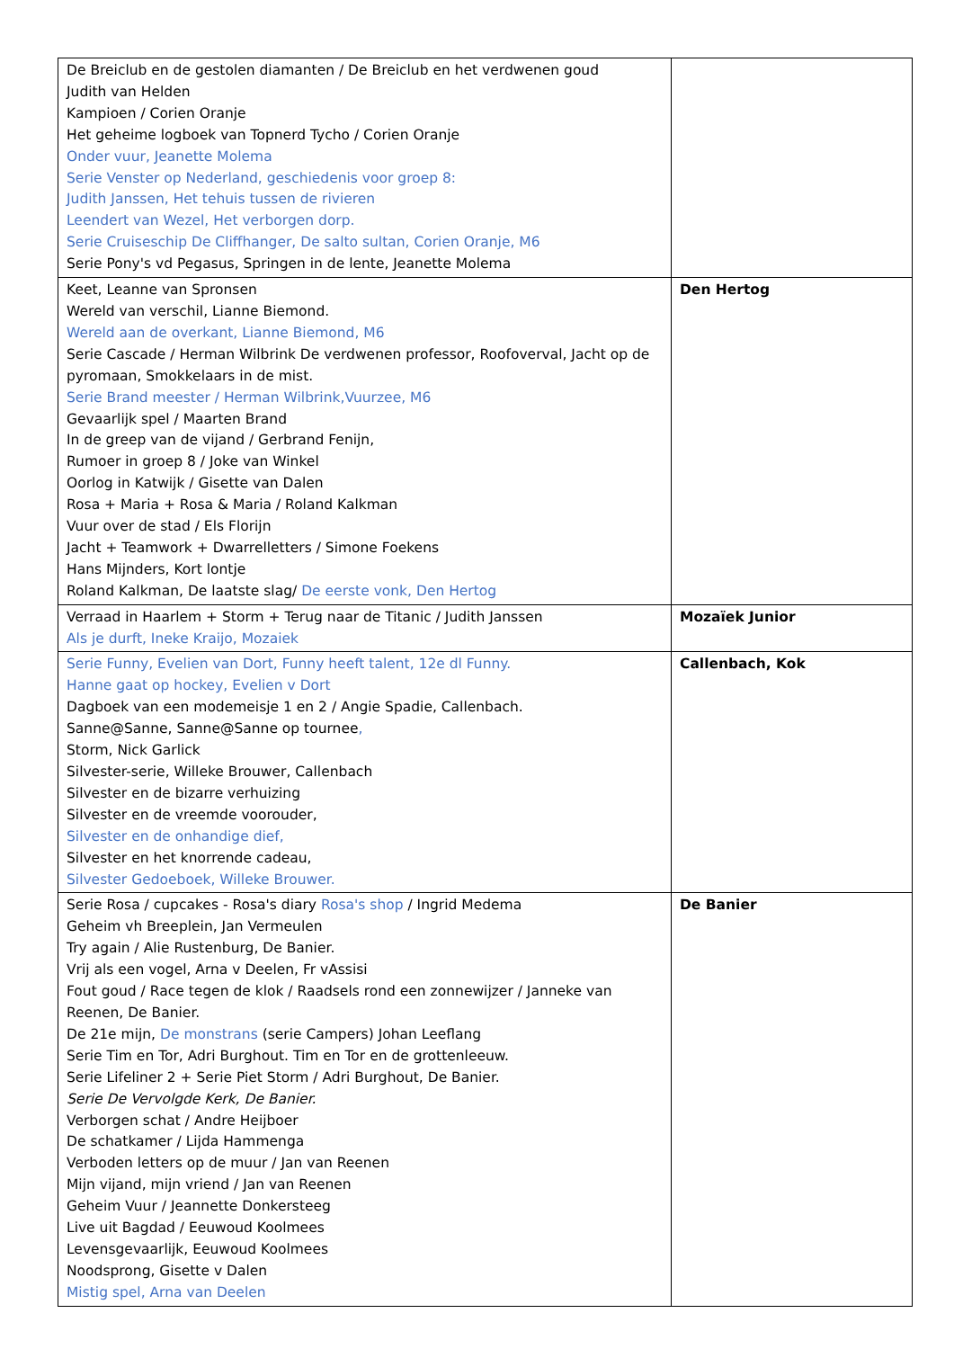| De Breiclub en de gestolen diamanten / De Breiclub en het verdwenen goud Judith van Helden Kampioen / Corien Oranje Het geheime logboek van Topnerd Tycho / Corien Oranje Onder vuur, Jeanette Molema Serie Venster op Nederland, geschiedenis voor groep 8: Judith Janssen, Het tehuis tussen de rivieren Leendert van Wezel, Het verborgen dorp. Serie Cruiseschip De Cliffhanger, De salto sultan, Corien Oranje, M6 Serie Pony's vd Pegasus, Springen in de lente, Jeanette Molema | |
| Keet, Leanne van Spronsen Wereld van verschil, Lianne Biemond. Wereld aan de overkant, Lianne Biemond, M6 Serie Cascade / Herman Wilbrink De verdwenen professor, Roofoverval, Jacht op de pyromaan, Smokkelaars in de mist. Serie Brand meester / Herman Wilbrink,Vuurzee, M6 Gevaarlijk spel / Maarten Brand In de greep van de vijand / Gerbrand Fenijn, Rumoer in groep 8 / Joke van Winkel Oorlog in Katwijk / Gisette van Dalen Rosa + Maria + Rosa & Maria / Roland Kalkman Vuur over de stad / Els Florijn Jacht + Teamwork + Dwarrelletters / Simone Foekens Hans Mijnders, Kort lontje Roland Kalkman, De laatste slag/ De eerste vonk, Den Hertog | Den Hertog |
| Verraad in Haarlem + Storm + Terug naar de Titanic / Judith Janssen Als je durft, Ineke Kraijo, Mozaiek | Mozaïek Junior |
| Serie Funny, Evelien van Dort, Funny heeft talent, 12e dl Funny. Hanne gaat op hockey, Evelien v Dort Dagboek van een modemeisje 1 en 2 / Angie Spadie, Callenbach. Sanne@Sanne, Sanne@Sanne op tournee , Storm, Nick Garlick Silvester-serie, Willeke Brouwer, Callenbach Silvester en de bizarre verhuizing Silvester en de vreemde voorouder, Silvester en de onhandige dief, Silvester en het knorrende cadeau, Silvester Gedoeboek, Willeke Brouwer. | Callenbach, Kok |
| Serie Rosa / cupcakes - Rosa's diary Rosa's shop / Ingrid Medema Geheim vh Breeplein, Jan Vermeulen Try again / Alie Rustenburg, De Banier. Vrij als een vogel, Arna v Deelen, Fr vAssisi Fout goud / Race tegen de klok / Raadsels rond een zonnewijzer / Janneke van Reenen, De Banier. De 21e mijn, De monstrans (serie Campers) Johan Leeflang Serie Tim en Tor, Adri Burghout. Tim en Tor en de grottenleeuw. Serie Lifeliner 2 + Serie Piet Storm / Adri Burghout, De Banier. Serie De Vervolgde Kerk, De Banier. Verborgen schat / Andre Heijboer De schatkamer / Lijda Hammenga Verboden letters op de muur / Jan van Reenen Mijn vijand, mijn vriend / Jan van Reenen Geheim Vuur / Jeannette Donkersteeg Live uit Bagdad / Eeuwoud Koolmees Levensgevaarlijk, Eeuwoud Koolmees Noodsprong, Gisette v Dalen Mistig spel, Arna van Deelen | De Banier |